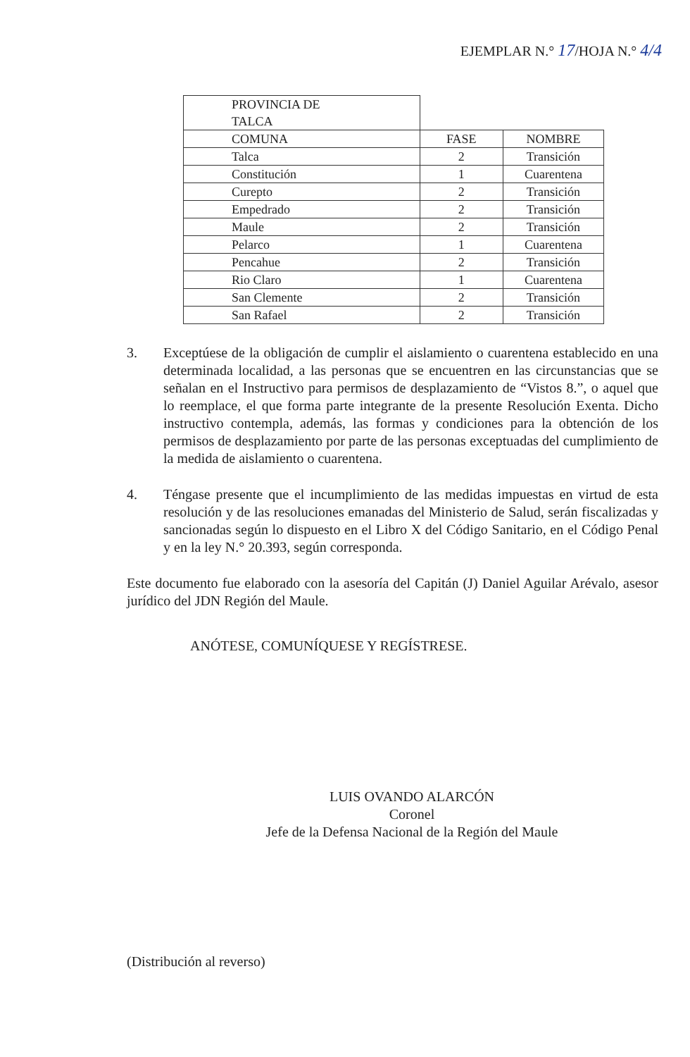EJEMPLAR N.° 17/HOJA N.° 4/4
| PROVINCIA DE TALCA | | |
| COMUNA | FASE | NOMBRE |
| Talca | 2 | Transición |
| Constitución | 1 | Cuarentena |
| Curepto | 2 | Transición |
| Empedrado | 2 | Transición |
| Maule | 2 | Transición |
| Pelarco | 1 | Cuarentena |
| Pencahue | 2 | Transición |
| Rio Claro | 1 | Cuarentena |
| San Clemente | 2 | Transición |
| San Rafael | 2 | Transición |
3. Exceptúese de la obligación de cumplir el aislamiento o cuarentena establecido en una determinada localidad, a las personas que se encuentren en las circunstancias que se señalan en el Instructivo para permisos de desplazamiento de “Vistos 8.”, o aquel que lo reemplace, el que forma parte integrante de la presente Resolución Exenta. Dicho instructivo contempla, además, las formas y condiciones para la obtención de los permisos de desplazamiento por parte de las personas exceptuadas del cumplimiento de la medida de aislamiento o cuarentena.
4. Téngase presente que el incumplimiento de las medidas impuestas en virtud de esta resolución y de las resoluciones emanadas del Ministerio de Salud, serán fiscalizadas y sancionadas según lo dispuesto en el Libro X del Código Sanitario, en el Código Penal y en la ley N.° 20.393, según corresponda.
Este documento fue elaborado con la asesoría del Capitán (J) Daniel Aguilar Arévalo, asesor jurídico del JDN Región del Maule.
ANÓTESE, COMUNÍQUESE Y REGÍSTRESE.
LUIS OVANDO ALARCÓN
Coronel
Jefe de la Defensa Nacional de la Región del Maule
(Distribución al reverso)